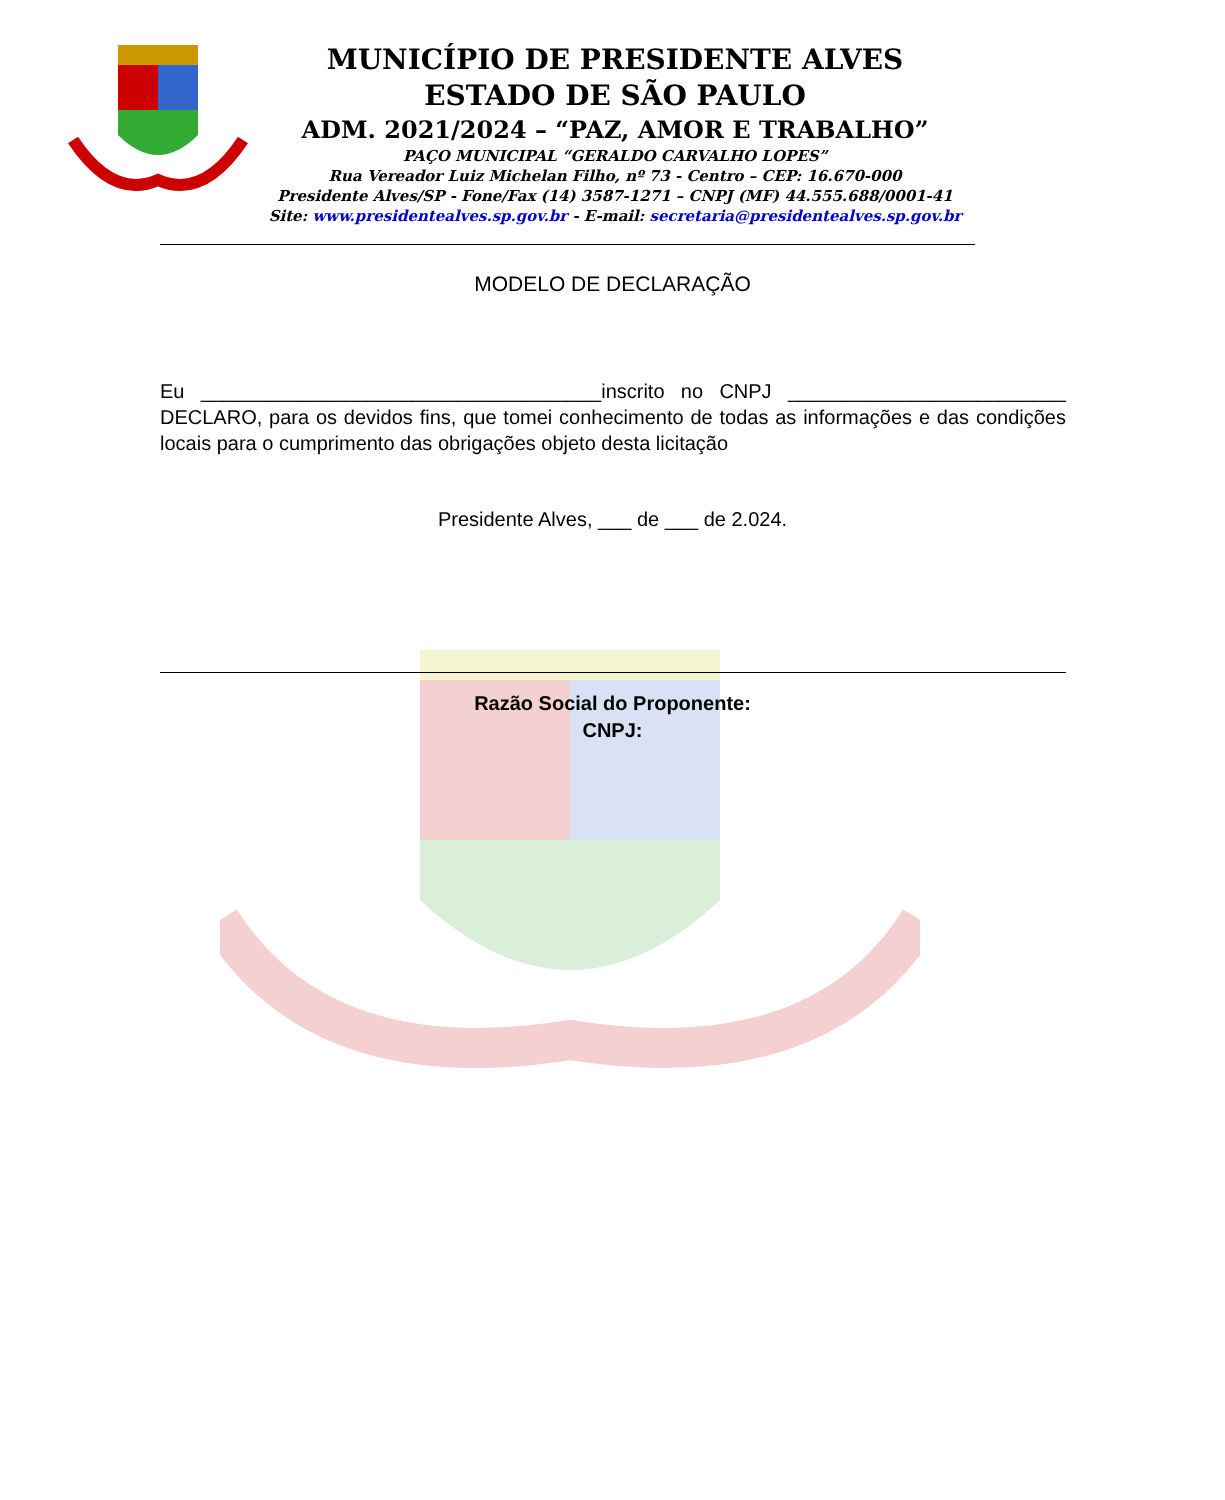MUNICÍPIO DE PRESIDENTE ALVES
ESTADO DE SÃO PAULO
ADM. 2021/2024 – “PAZ, AMOR E TRABALHO”
PAÇO MUNICIPAL “GERALDO CARVALHO LOPES”
Rua Vereador Luiz Michelan Filho, nº 73 - Centro – CEP: 16.670-000
Presidente Alves/SP - Fone/Fax (14) 3587-1271 – CNPJ (MF) 44.555.688/0001-41
Site: www.presidentealves.sp.gov.br - E-mail: secretaria@presidentealves.sp.gov.br
MODELO DE DECLARAÇÃO
Eu ____________________________________inscrito no CNPJ _________________________ DECLARO, para os devidos fins, que tomei conhecimento de todas as informações e das condições locais para o cumprimento das obrigações objeto desta licitação
Presidente Alves, ___ de ___ de 2.024.
Razão Social do Proponente:
CNPJ: